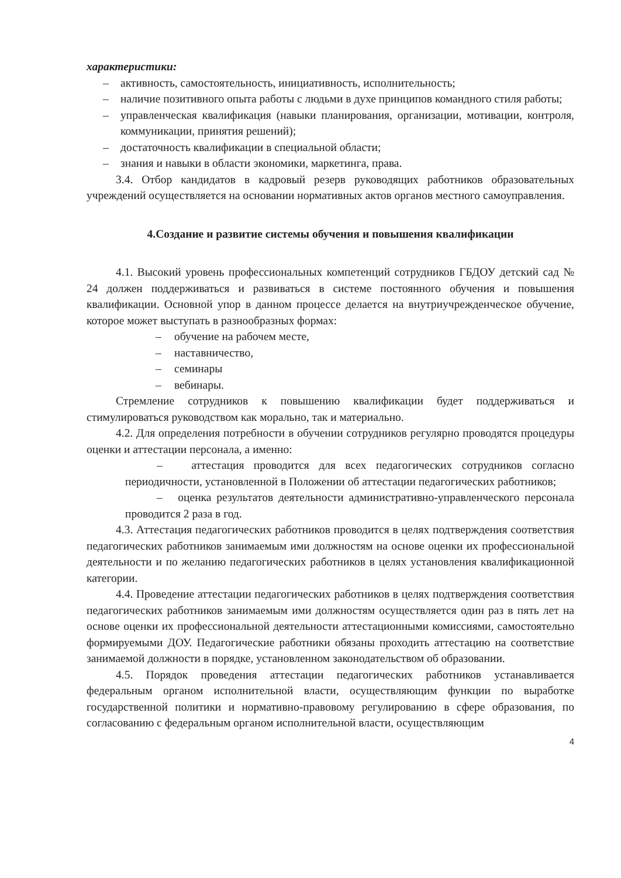характеристики:
– активность, самостоятельность, инициативность, исполнительность;
– наличие позитивного опыта работы с людьми в духе принципов командного стиля работы;
– управленческая квалификация (навыки планирования, организации, мотивации, контроля, коммуникации, принятия решений);
– достаточность квалификации в специальной области;
– знания и навыки в области экономики, маркетинга, права.
3.4. Отбор кандидатов в кадровый резерв руководящих работников образовательных учреждений осуществляется на основании нормативных актов органов местного самоуправления.
4.Создание и развитие системы обучения и повышения квалификации
4.1. Высокий уровень профессиональных компетенций сотрудников ГБДОУ детский сад № 24 должен поддерживаться и развиваться в системе постоянного обучения и повышения квалификации. Основной упор в данном процессе делается на внутриучрежденческое обучение, которое может выступать в разнообразных формах:
– обучение на рабочем месте,
– наставничество,
– семинары
– вебинары.
Стремление сотрудников к повышению квалификации будет поддерживаться и стимулироваться руководством как морально, так и материально.
4.2. Для определения потребности в обучении сотрудников регулярно проводятся процедуры оценки и аттестации персонала, а именно:
– аттестация проводится для всех педагогических сотрудников согласно периодичности, установленной в Положении об аттестации педагогических работников;
– оценка результатов деятельности административно-управленческого персонала проводится 2 раза в год.
4.3. Аттестация педагогических работников проводится в целях подтверждения соответствия педагогических работников занимаемым ими должностям на основе оценки их профессиональной деятельности и по желанию педагогических работников в целях установления квалификационной категории.
4.4. Проведение аттестации педагогических работников в целях подтверждения соответствия педагогических работников занимаемым ими должностям осуществляется один раз в пять лет на основе оценки их профессиональной деятельности аттестационными комиссиями, самостоятельно формируемыми ДОУ. Педагогические работники обязаны проходить аттестацию на соответствие занимаемой должности в порядке, установленном законодательством об образовании.
4.5. Порядок проведения аттестации педагогических работников устанавливается федеральным органом исполнительной власти, осуществляющим функции по выработке государственной политики и нормативно-правовому регулированию в сфере образования, по согласованию с федеральным органом исполнительной власти, осуществляющим
4